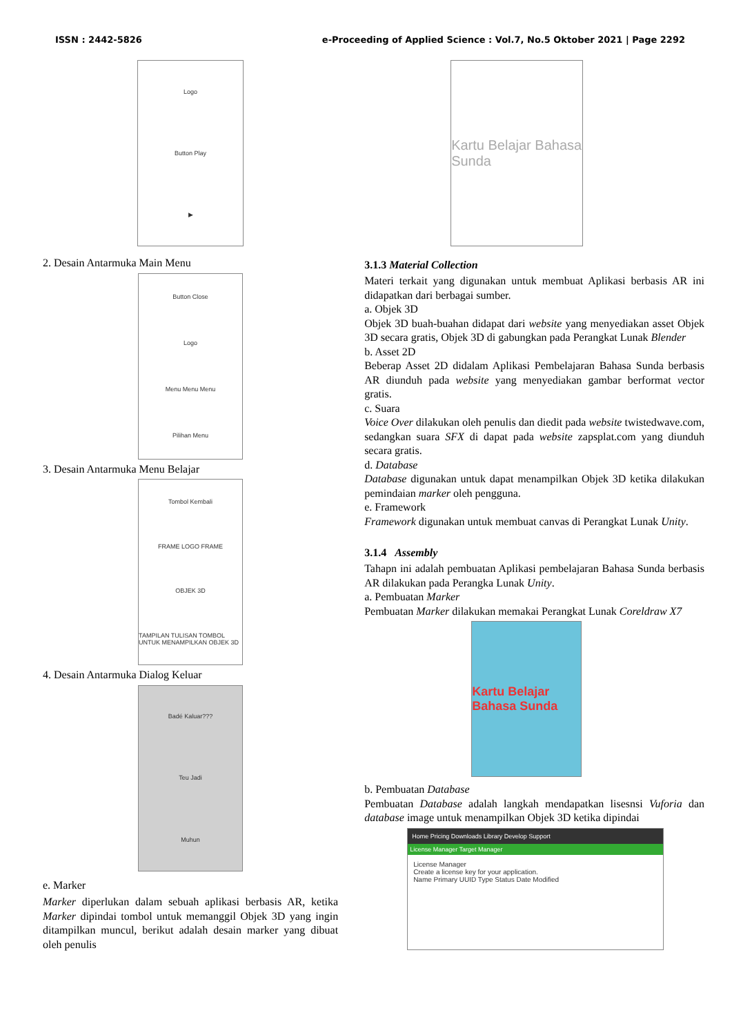ISSN : 2442-5826 e-Proceeding of Applied Science : Vol.7, No.5 Oktober 2021 | Page 2292
Logo
Button Play
▶
2. Desain Antarmuka Main Menu
Button Close
Logo
Menu Menu Menu
Pilihan Menu
3. Desain Antarmuka Menu Belajar
Tombol Kembali
FRAME LOGO FRAME
OBJEK 3D
TAMPILAN TULISAN TOMBOL UNTUK MENAMPILKAN OBJEK 3D
4. Desain Antarmuka Dialog Keluar
Badé Kaluar???
Teu Jadi
Muhun
e. Marker
Marker diperlukan dalam sebuah aplikasi berbasis AR, ketika Marker dipindai tombol untuk memanggil Objek 3D yang ingin ditampilkan muncul, berikut adalah desain marker yang dibuat oleh penulis
Kartu Belajar Bahasa Sunda
3.1.3 Material Collection
Materi terkait yang digunakan untuk membuat Aplikasi berbasis AR ini didapatkan dari berbagai sumber.
a. Objek 3D
Objek 3D buah-buahan didapat dari website yang menyediakan asset Objek 3D secara gratis, Objek 3D di gabungkan pada Perangkat Lunak Blender
b. Asset 2D
Beberap Asset 2D didalam Aplikasi Pembelajaran Bahasa Sunda berbasis AR diunduh pada website yang menyediakan gambar berformat vector gratis.
c. Suara
Voice Over dilakukan oleh penulis dan diedit pada website twistedwave.com, sedangkan suara SFX di dapat pada website zapsplat.com yang diunduh secara gratis.
d. Database
Database digunakan untuk dapat menampilkan Objek 3D ketika dilakukan pemindaian marker oleh pengguna.
e. Framework
Framework digunakan untuk membuat canvas di Perangkat Lunak Unity.
3.1.4 Assembly
Tahapn ini adalah pembuatan Aplikasi pembelajaran Bahasa Sunda berbasis AR dilakukan pada Perangka Lunak Unity.
a. Pembuatan Marker
Pembuatan Marker dilakukan memakai Perangkat Lunak Coreldraw X7
Kartu Belajar Bahasa Sunda
b. Pembuatan Database
Pembuatan Database adalah langkah mendapatkan lisesnsi Vuforia dan database image untuk menampilkan Objek 3D ketika dipindai
Home Pricing Downloads Library Develop Support
License Manager Target Manager
License Manager
Create a license key for your application.
Name Primary UUID Type Status Date Modified